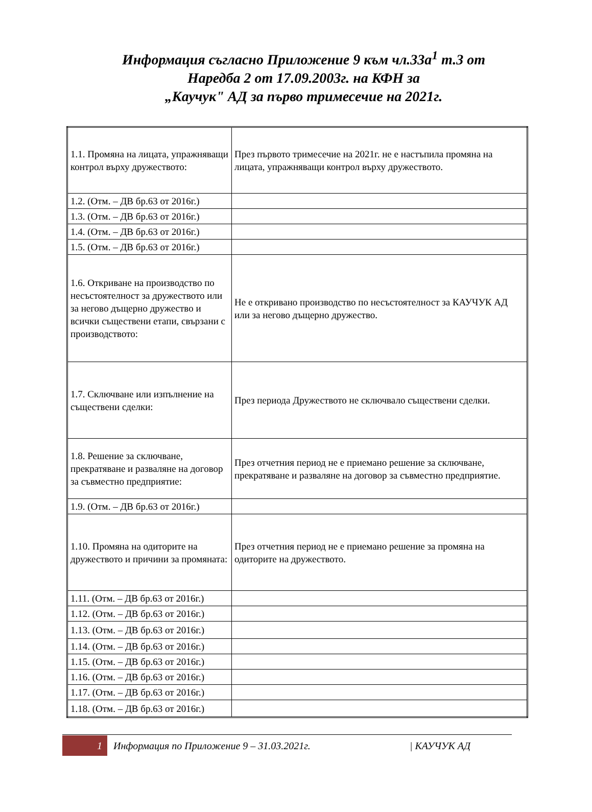Информация съгласно Приложение 9 към чл.33а<sup>1</sup> т.3 от
Наредба 2 от 17.09.2003г. на КФН за
„Каучук" АД за първо тримесечие на 2021г.
| 1.1. Промяна на лицата, упражняващи контрол върху дружеството: | През първото тримесечие на 2021г. не е настъпила промяна на лицата, упражняващи контрол върху дружеството. |
| 1.2. (Отм. – ДВ бр.63 от 2016г.) | |
| 1.3. (Отм. – ДВ бр.63 от 2016г.) | |
| 1.4. (Отм. – ДВ бр.63 от 2016г.) | |
| 1.5. (Отм. – ДВ бр.63 от 2016г.) | |
| 1.6. Откриване на производство по несъстоятелност за дружеството или за негово дъщерно дружество и всички съществени етапи, свързани с производството: | Не е откривано производство по несъстоятелност за КАУЧУК АД или за негово дъщерно дружество. |
| 1.7. Сключване или изпълнение на съществени сделки: | През периода Дружеството не сключвало съществени сделки. |
| 1.8. Решение за сключване, прекратяване и разваляне на договор за съвместно предприятие: | През отчетния период не е приемано решение за сключване, прекратяване и разваляне на договор за съвместно предприятие. |
| 1.9. (Отм. – ДВ бр.63 от 2016г.) | |
| 1.10. Промяна на одиторите на дружеството и причини за промяната: | През отчетния период не е приемано решение за промяна на одиторите на дружеството. |
| 1.11. (Отм. – ДВ бр.63 от 2016г.) | |
| 1.12. (Отм. – ДВ бр.63 от 2016г.) | |
| 1.13. (Отм. – ДВ бр.63 от 2016г.) | |
| 1.14. (Отм. – ДВ бр.63 от 2016г.) | |
| 1.15. (Отм. – ДВ бр.63 от 2016г.) | |
| 1.16. (Отм. – ДВ бр.63 от 2016г.) | |
| 1.17. (Отм. – ДВ бр.63 от 2016г.) | |
| 1.18. (Отм. – ДВ бр.63 от 2016г.) | |
1 Информация по Приложение 9 – 31.03.2021г. | КАУЧУК АД